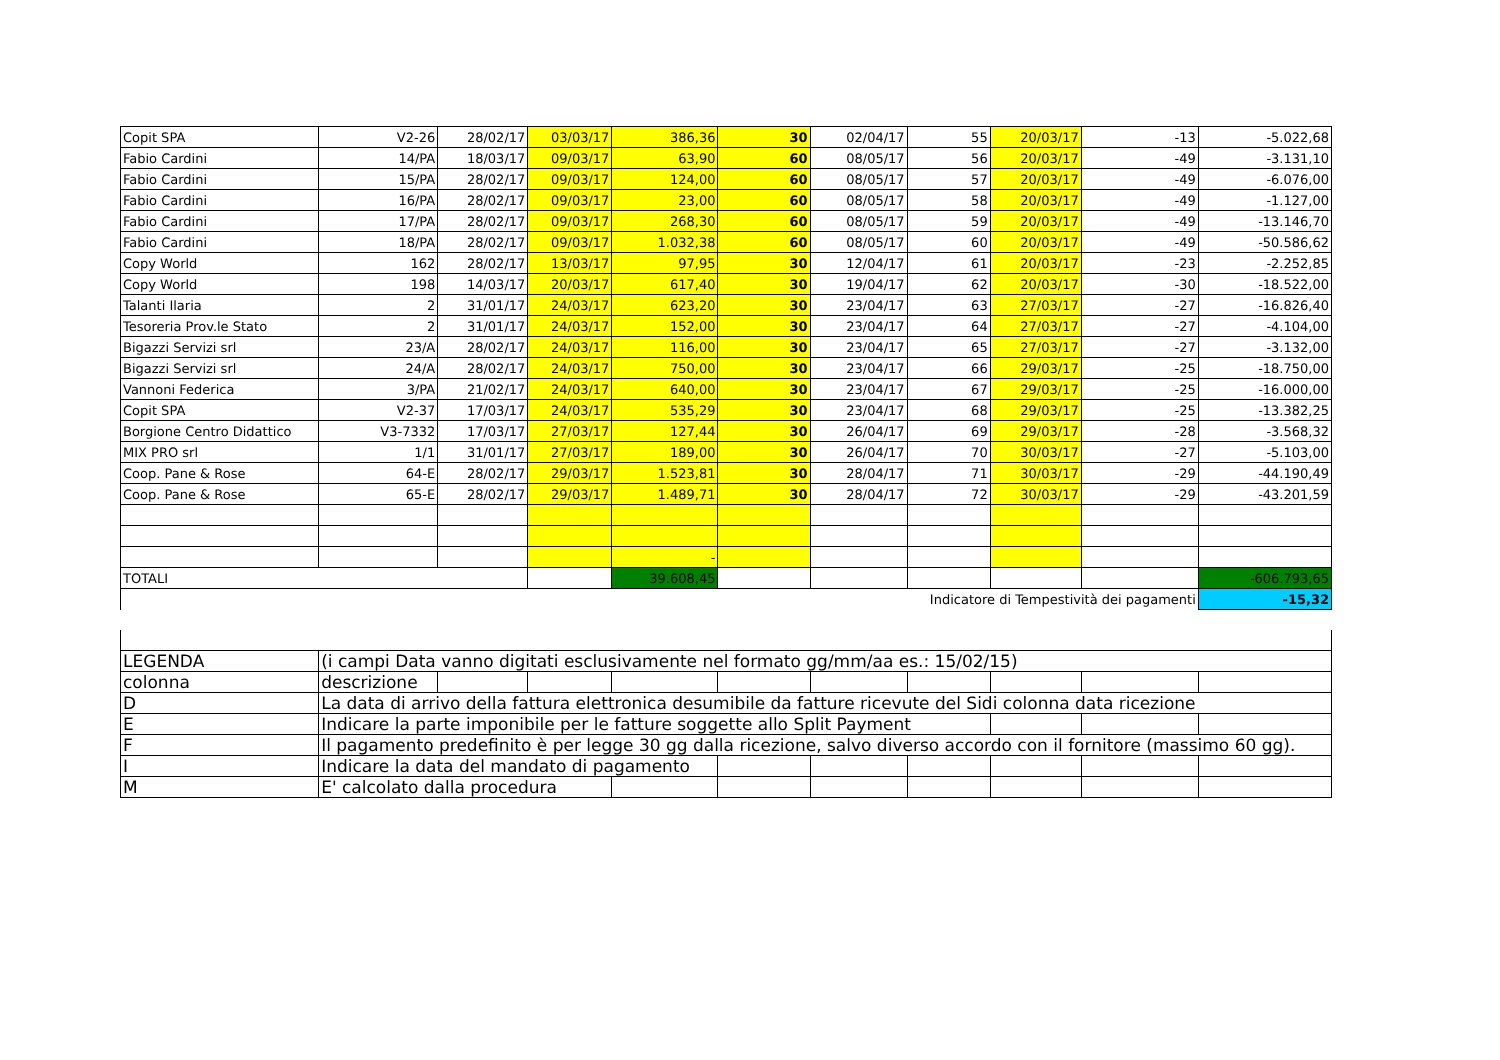| Copit SPA | V2-26 | 28/02/17 | 03/03/17 | 386,36 | 30 | 02/04/17 | 55 | 20/03/17 | -13 | -5.022,68 |
| Fabio Cardini | 14/PA | 18/03/17 | 09/03/17 | 63,90 | 60 | 08/05/17 | 56 | 20/03/17 | -49 | -3.131,10 |
| Fabio Cardini | 15/PA | 28/02/17 | 09/03/17 | 124,00 | 60 | 08/05/17 | 57 | 20/03/17 | -49 | -6.076,00 |
| Fabio Cardini | 16/PA | 28/02/17 | 09/03/17 | 23,00 | 60 | 08/05/17 | 58 | 20/03/17 | -49 | -1.127,00 |
| Fabio Cardini | 17/PA | 28/02/17 | 09/03/17 | 268,30 | 60 | 08/05/17 | 59 | 20/03/17 | -49 | -13.146,70 |
| Fabio Cardini | 18/PA | 28/02/17 | 09/03/17 | 1.032,38 | 60 | 08/05/17 | 60 | 20/03/17 | -49 | -50.586,62 |
| Copy World | 162 | 28/02/17 | 13/03/17 | 97,95 | 30 | 12/04/17 | 61 | 20/03/17 | -23 | -2.252,85 |
| Copy World | 198 | 14/03/17 | 20/03/17 | 617,40 | 30 | 19/04/17 | 62 | 20/03/17 | -30 | -18.522,00 |
| Talanti Ilaria | 2 | 31/01/17 | 24/03/17 | 623,20 | 30 | 23/04/17 | 63 | 27/03/17 | -27 | -16.826,40 |
| Tesoreria Prov.le Stato | 2 | 31/01/17 | 24/03/17 | 152,00 | 30 | 23/04/17 | 64 | 27/03/17 | -27 | -4.104,00 |
| Bigazzi Servizi srl | 23/A | 28/02/17 | 24/03/17 | 116,00 | 30 | 23/04/17 | 65 | 27/03/17 | -27 | -3.132,00 |
| Bigazzi Servizi srl | 24/A | 28/02/17 | 24/03/17 | 750,00 | 30 | 23/04/17 | 66 | 29/03/17 | -25 | -18.750,00 |
| Vannoni Federica | 3/PA | 21/02/17 | 24/03/17 | 640,00 | 30 | 23/04/17 | 67 | 29/03/17 | -25 | -16.000,00 |
| Copit SPA | V2-37 | 17/03/17 | 24/03/17 | 535,29 | 30 | 23/04/17 | 68 | 29/03/17 | -25 | -13.382,25 |
| Borgione Centro Didattico | V3-7332 | 17/03/17 | 27/03/17 | 127,44 | 30 | 26/04/17 | 69 | 29/03/17 | -28 | -3.568,32 |
| MIX PRO srl | 1/1 | 31/01/17 | 27/03/17 | 189,00 | 30 | 26/04/17 | 70 | 30/03/17 | -27 | -5.103,00 |
| Coop. Pane & Rose | 64-E | 28/02/17 | 29/03/17 | 1.523,81 | 30 | 28/04/17 | 71 | 30/03/17 | -29 | -44.190,49 |
| Coop. Pane & Rose | 65-E | 28/02/17 | 29/03/17 | 1.489,71 | 30 | 28/04/17 | 72 | 30/03/17 | -29 | -43.201,59 |
| | | | | - | | | | | | |
| TOTALI | | | | 39.608,45 | | | | | | -606.793,65 |
| Indicatore di Tempestività dei pagamenti | | | | | | | | | | -15,32 |
| LEGENDA | (i campi Data vanno digitati esclusivamente nel formato gg/mm/aa es.: 15/02/15) | | | | | | | | | |
| colonna | descrizione | | | | | | | | | |
| D | La data di arrivo della fattura elettronica desumibile da fatture ricevute del Sidi colonna data ricezione | | | | | | | | | |
| E | Indicare la parte imponibile per le fatture soggette allo Split Payment | | | | | | | | | |
| F | Il pagamento predefinito è per legge 30 gg dalla ricezione, salvo diverso accordo con il fornitore (massimo 60 gg). | | | | | | | | | |
| I | Indicare la data del mandato di pagamento | | | | | | | | | |
| M | E' calcolato dalla procedura | | | | | | | | | |